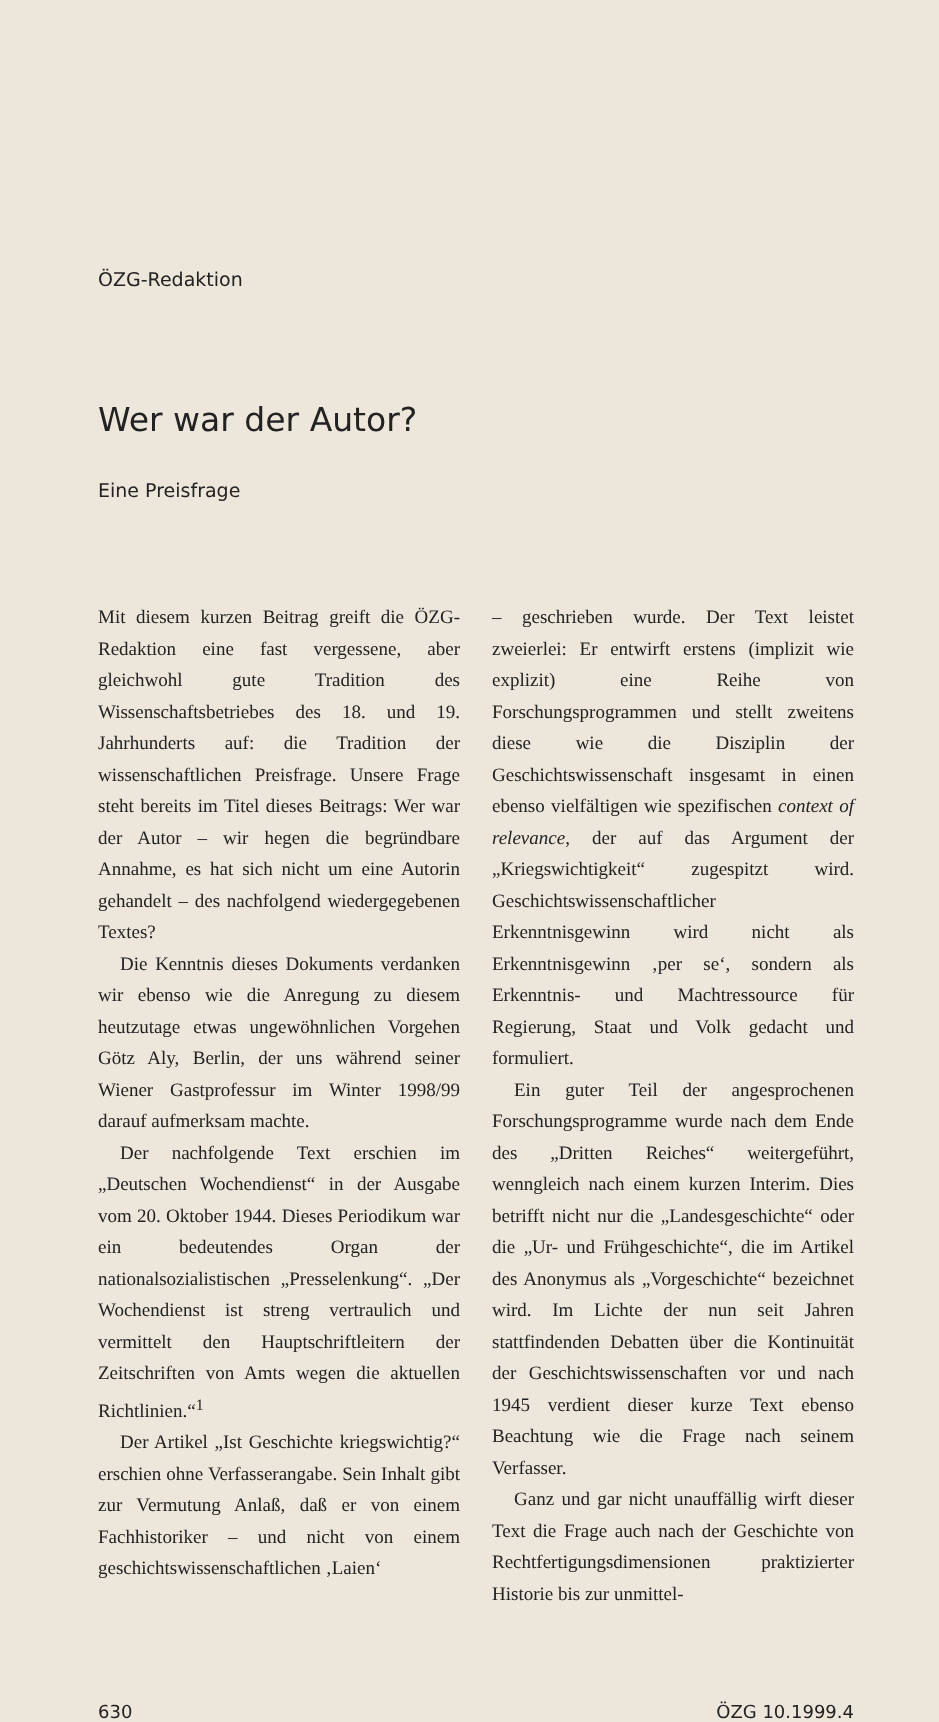ÖZG-Redaktion
Wer war der Autor?
Eine Preisfrage
Mit diesem kurzen Beitrag greift die ÖZG-Redaktion eine fast vergessene, aber gleichwohl gute Tradition des Wissenschaftsbetriebes des 18. und 19. Jahrhunderts auf: die Tradition der wissenschaftlichen Preisfrage. Unsere Frage steht bereits im Titel dieses Beitrags: Wer war der Autor – wir hegen die begründbare Annahme, es hat sich nicht um eine Autorin gehandelt – des nachfolgend wiedergegebenen Textes?
Die Kenntnis dieses Dokuments verdanken wir ebenso wie die Anregung zu diesem heutzutage etwas ungewöhnlichen Vorgehen Götz Aly, Berlin, der uns während seiner Wiener Gastprofessur im Winter 1998/99 darauf aufmerksam machte.
Der nachfolgende Text erschien im „Deutschen Wochendienst“ in der Ausgabe vom 20. Oktober 1944. Dieses Periodikum war ein bedeutendes Organ der nationalsozialistischen „Presselenkung“. „Der Wochendienst ist streng vertraulich und vermittelt den Hauptschriftleitern der Zeitschriften von Amts wegen die aktuellen Richtlinien.“<sup>1</sup>
Der Artikel „Ist Geschichte kriegswichtig?“ erschien ohne Verfasserangabe. Sein Inhalt gibt zur Vermutung Anlaß, daß er von einem Fachhistoriker – und nicht von einem geschichtswissenschaftlichen ‚Laien‘
– geschrieben wurde. Der Text leistet zweierlei: Er entwirft erstens (implizit wie explizit) eine Reihe von Forschungsprogrammen und stellt zweitens diese wie die Disziplin der Geschichtswissenschaft insgesamt in einen ebenso vielfältigen wie spezifischen context of relevance, der auf das Argument der „Kriegswichtigkeit“ zugespitzt wird. Geschichtswissenschaftlicher Erkenntnisgewinn wird nicht als Erkenntnisgewinn ‚per se‘, sondern als Erkenntnis- und Machtressource für Regierung, Staat und Volk gedacht und formuliert.
Ein guter Teil der angesprochenen Forschungsprogramme wurde nach dem Ende des „Dritten Reiches“ weitergeführt, wenngleich nach einem kurzen Interim. Dies betrifft nicht nur die „Landesgeschichte“ oder die „Ur- und Frühgeschichte“, die im Artikel des Anonymus als „Vorgeschichte“ bezeichnet wird. Im Lichte der nun seit Jahren stattfindenden Debatten über die Kontinuität der Geschichtswissenschaften vor und nach 1945 verdient dieser kurze Text ebenso Beachtung wie die Frage nach seinem Verfasser.
Ganz und gar nicht unauffällig wirft dieser Text die Frage auch nach der Geschichte von Rechtfertigungsdimensionen praktizierter Historie bis zur unmittel-
630 ÖZG 10.1999.4